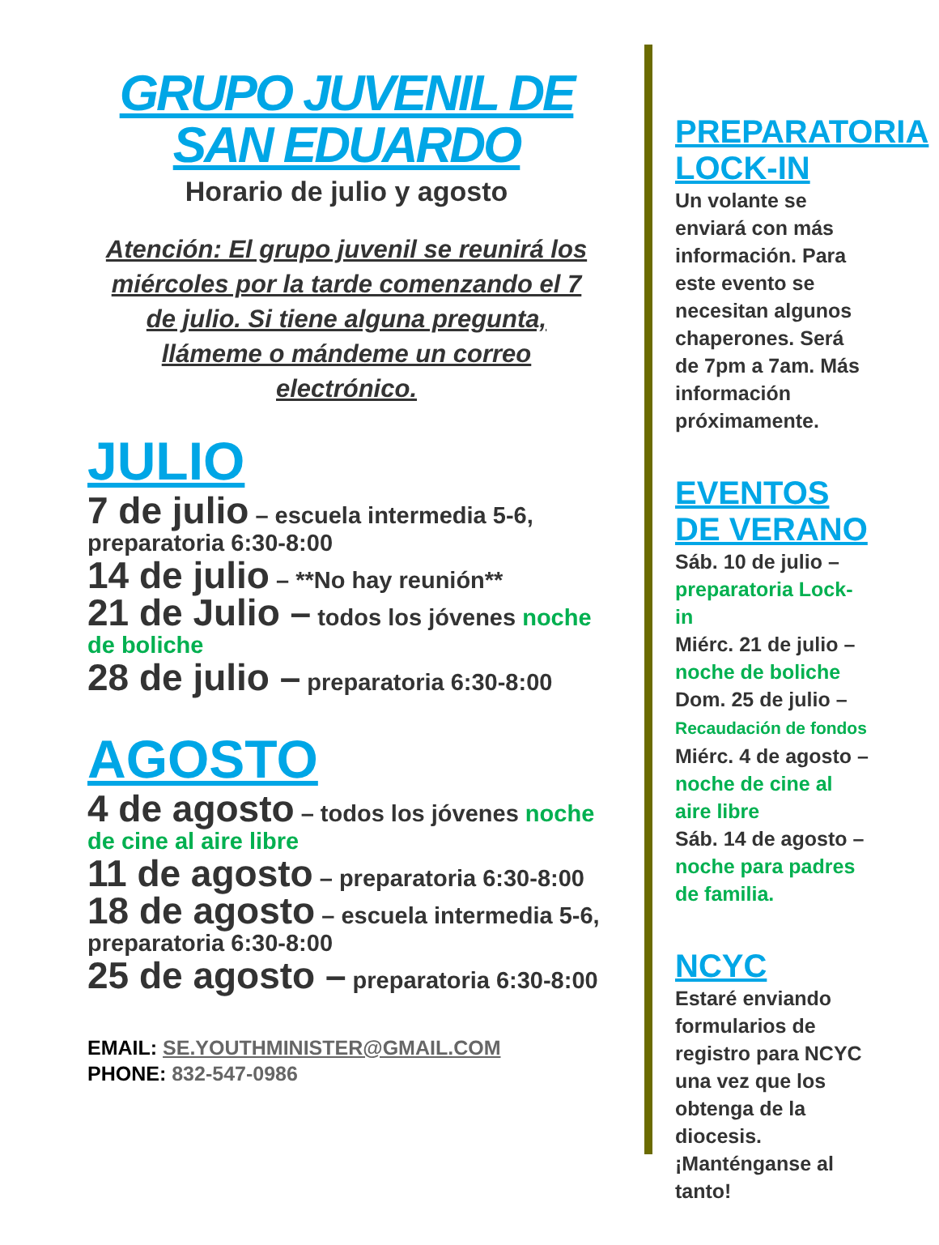GRUPO JUVENIL DE SAN EDUARDO
Horario de julio y agosto
Atención: El grupo juvenil se reunirá los miércoles por la tarde comenzando el 7 de julio. Si tiene alguna pregunta, llámeme o mándeme un correo electrónico.
JULIO
7 de julio – escuela intermedia 5-6, preparatoria 6:30-8:00
14 de julio – **No hay reunión**
21 de Julio – todos los jóvenes noche de boliche
28 de julio – preparatoria 6:30-8:00
AGOSTO
4 de agosto – todos los jóvenes noche de cine al aire libre
11 de agosto – preparatoria 6:30-8:00
18 de agosto – escuela intermedia 5-6, preparatoria 6:30-8:00
25 de agosto – preparatoria 6:30-8:00
EMAIL: SE.YOUTHMINISTER@GMAIL.COM
PHONE: 832-547-0986
PREPARATORIA LOCK-IN
Un volante se enviará con más información. Para este evento se necesitan algunos chaperones. Será de 7pm a 7am. Más información próximamente.
EVENTOS DE VERANO
Sáb. 10 de julio – preparatoria Lock-in
Miérc. 21 de julio – noche de boliche
Dom. 25 de julio – Recaudación de fondos
Miérc. 4 de agosto – noche de cine al aire libre
Sáb. 14 de agosto – noche para padres de familia.
NCYC
Estaré enviando formularios de registro para NCYC una vez que los obtenga de la diocesis. ¡Manténganse al tanto!